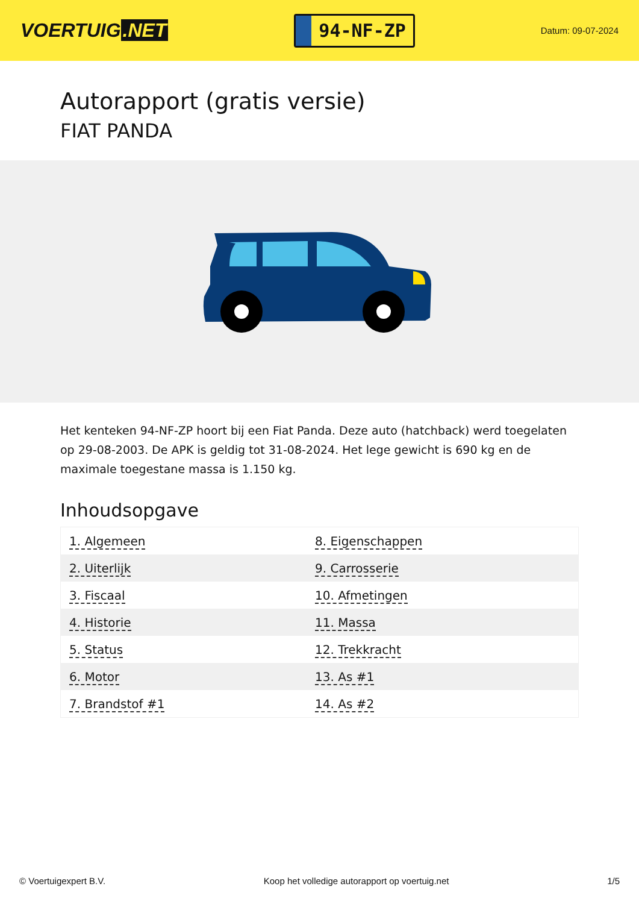VOERTUIG.NET
94-NF-ZP
Datum: 09-07-2024
Autorapport (gratis versie)
FIAT PANDA
Het kenteken 94-NF-ZP hoort bij een Fiat Panda. Deze auto (hatchback) werd toegelaten op 29-08-2003. De APK is geldig tot 31-08-2024. Het lege gewicht is 690 kg en de maximale toegestane massa is 1.150 kg.
Inhoudsopgave
| 1. Algemeen | 8. Eigenschappen |
| 2. Uiterlijk | 9. Carrosserie |
| 3. Fiscaal | 10. Afmetingen |
| 4. Historie | 11. Massa |
| 5. Status | 12. Trekkracht |
| 6. Motor | 13. As #1 |
| 7. Brandstof #1 | 14. As #2 |
© Voertuigexpert B.V. Koop het volledige autorapport op voertuig.net 1/5